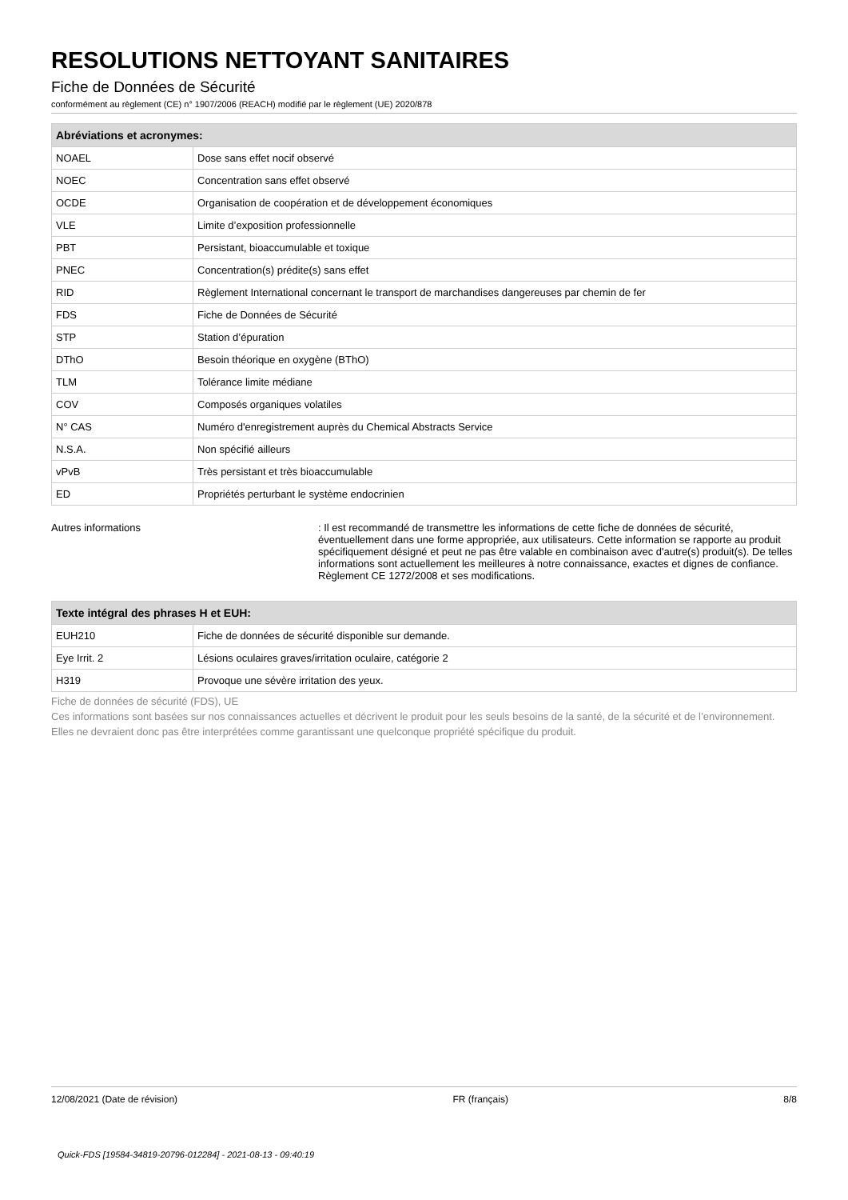RESOLUTIONS NETTOYANT SANITAIRES
Fiche de Données de Sécurité
conformément au règlement (CE) n° 1907/2006 (REACH) modifié par le règlement (UE) 2020/878
| Abréviations et acronymes: | |
| --- | --- |
| NOAEL | Dose sans effet nocif observé |
| NOEC | Concentration sans effet observé |
| OCDE | Organisation de coopération et de développement économiques |
| VLE | Limite d’exposition professionnelle |
| PBT | Persistant, bioaccumulable et toxique |
| PNEC | Concentration(s) prédite(s) sans effet |
| RID | Règlement International concernant le transport de marchandises dangereuses par chemin de fer |
| FDS | Fiche de Données de Sécurité |
| STP | Station d’épuration |
| DThO | Besoin théorique en oxygène (BThO) |
| TLM | Tolérance limite médiane |
| COV | Composés organiques volatiles |
| N° CAS | Numéro d'enregistrement auprès du Chemical Abstracts Service |
| N.S.A. | Non spécifié ailleurs |
| vPvB | Très persistant et très bioaccumulable |
| ED | Propriétés perturbant le système endocrinien |
Autres informations : Il est recommandé de transmettre les informations de cette fiche de données de sécurité, éventuellement dans une forme appropriée, aux utilisateurs. Cette information se rapporte au produit spécifiquement désigné et peut ne pas être valable en combinaison avec d'autre(s) produit(s). De telles informations sont actuellement les meilleures à notre connaissance, exactes et dignes de confiance. Règlement CE 1272/2008 et ses modifications.
| Texte intégral des phrases H et EUH: | |
| --- | --- |
| EUH210 | Fiche de données de sécurité disponible sur demande. |
| Eye Irrit. 2 | Lésions oculaires graves/irritation oculaire, catégorie 2 |
| H319 | Provoque une sévère irritation des yeux. |
Fiche de données de sécurité (FDS), UE
Ces informations sont basées sur nos connaissances actuelles et décrivent le produit pour les seuls besoins de la santé, de la sécurité et de l’environnement. Elles ne devraient donc pas être interprétées comme garantissant une quelconque propriété spécifique du produit.
12/08/2021 (Date de révision) FR (français) 8/8
Quick-FDS [19584-34819-20796-012284] - 2021-08-13 - 09:40:19